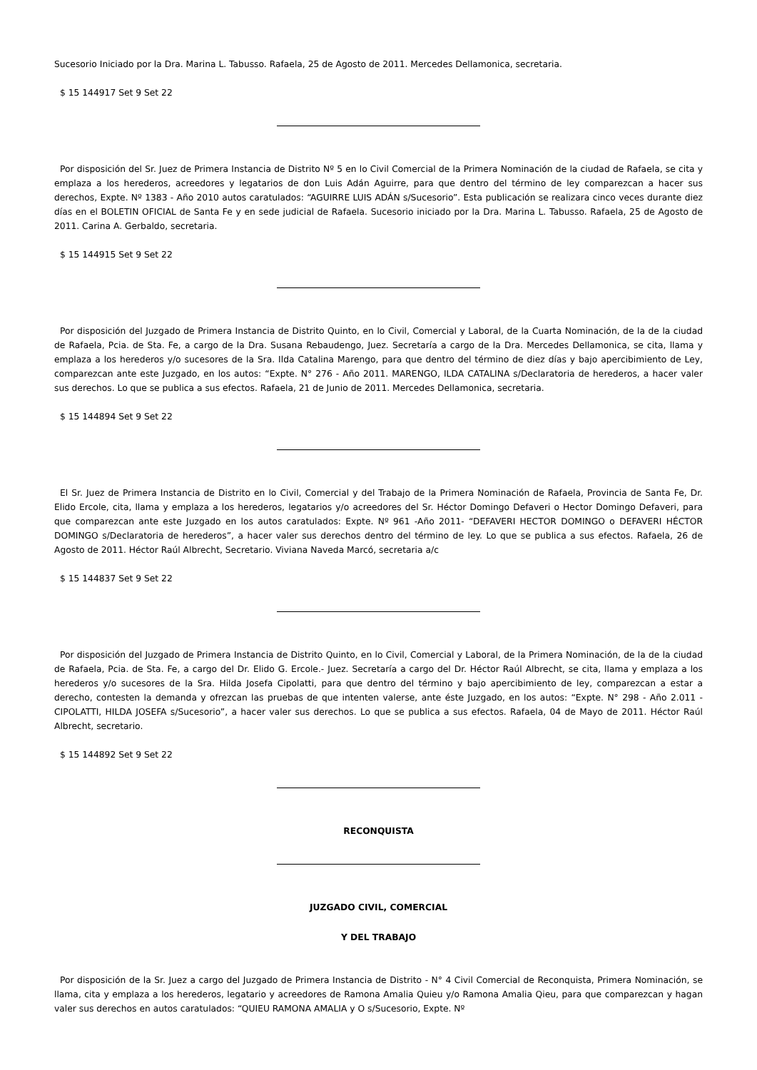Sucesorio Iniciado por la Dra. Marina L. Tabusso. Rafaela, 25 de Agosto de 2011. Mercedes Dellamonica, secretaria.
$ 15 144917 Set 9 Set 22
Por disposición del Sr. Juez de Primera Instancia de Distrito Nº 5 en lo Civil Comercial de la Primera Nominación de la ciudad de Rafaela, se cita y emplaza a los herederos, acreedores y legatarios de don Luis Adán Aguirre, para que dentro del término de ley comparezcan a hacer sus derechos, Expte. Nº 1383 - Año 2010 autos caratulados: “AGUIRRE LUIS ADÁN s/Sucesorio”. Esta publicación se realizara cinco veces durante diez días en el BOLETIN OFICIAL de Santa Fe y en sede judicial de Rafaela. Sucesorio iniciado por la Dra. Marina L. Tabusso. Rafaela, 25 de Agosto de 2011. Carina A. Gerbaldo, secretaria.
$ 15 144915 Set 9 Set 22
Por disposición del Juzgado de Primera Instancia de Distrito Quinto, en lo Civil, Comercial y Laboral, de la Cuarta Nominación, de la de la ciudad de Rafaela, Pcia. de Sta. Fe, a cargo de la Dra. Susana Rebaudengo, Juez. Secretaría a cargo de la Dra. Mercedes Dellamonica, se cita, llama y emplaza a los herederos y/o sucesores de la Sra. Ilda Catalina Marengo, para que dentro del término de diez días y bajo apercibimiento de Ley, comparezcan ante este Juzgado, en los autos: “Expte. N° 276 - Año 2011. MARENGO, ILDA CATALINA s/Declaratoria de herederos, a hacer valer sus derechos. Lo que se publica a sus efectos. Rafaela, 21 de Junio de 2011. Mercedes Dellamonica, secretaria.
$ 15 144894 Set 9 Set 22
El Sr. Juez de Primera Instancia de Distrito en lo Civil, Comercial y del Trabajo de la Primera Nominación de Rafaela, Provincia de Santa Fe, Dr. Elido Ercole, cita, llama y emplaza a los herederos, legatarios y/o acreedores del Sr. Héctor Domingo Defaveri o Hector Domingo Defaveri, para que comparezcan ante este Juzgado en los autos caratulados: Expte. Nº 961 -Año 2011- “DEFAVERI HECTOR DOMINGO o DEFAVERI HÉCTOR DOMINGO s/Declaratoria de herederos”, a hacer valer sus derechos dentro del término de ley. Lo que se publica a sus efectos. Rafaela, 26 de Agosto de 2011. Héctor Raúl Albrecht, Secretario. Viviana Naveda Marcó, secretaria a/c
$ 15 144837 Set 9 Set 22
Por disposición del Juzgado de Primera Instancia de Distrito Quinto, en lo Civil, Comercial y Laboral, de la Primera Nominación, de la de la ciudad de Rafaela, Pcia. de Sta. Fe, a cargo del Dr. Elido G. Ercole.- Juez. Secretaría a cargo del Dr. Héctor Raúl Albrecht, se cita, llama y emplaza a los herederos y/o sucesores de la Sra. Hilda Josefa Cipolatti, para que dentro del término y bajo apercibimiento de ley, comparezcan a estar a derecho, contesten la demanda y ofrezcan las pruebas de que intenten valerse, ante éste Juzgado, en los autos: “Expte. N° 298 - Año 2.011 - CIPOLATTI, HILDA JOSEFA s/Sucesorio”, a hacer valer sus derechos. Lo que se publica a sus efectos. Rafaela, 04 de Mayo de 2011. Héctor Raúl Albrecht, secretario.
$ 15 144892 Set 9 Set 22
RECONQUISTA
JUZGADO CIVIL, COMERCIAL
Y DEL TRABAJO
Por disposición de la Sr. Juez a cargo del Juzgado de Primera Instancia de Distrito - N° 4 Civil Comercial de Reconquista, Primera Nominación, se llama, cita y emplaza a los herederos, legatario y acreedores de Ramona Amalia Quieu y/o Ramona Amalia Qieu, para que comparezcan y hagan valer sus derechos en autos caratulados: “QUIEU RAMONA AMALIA y O s/Sucesorio, Expte. Nº